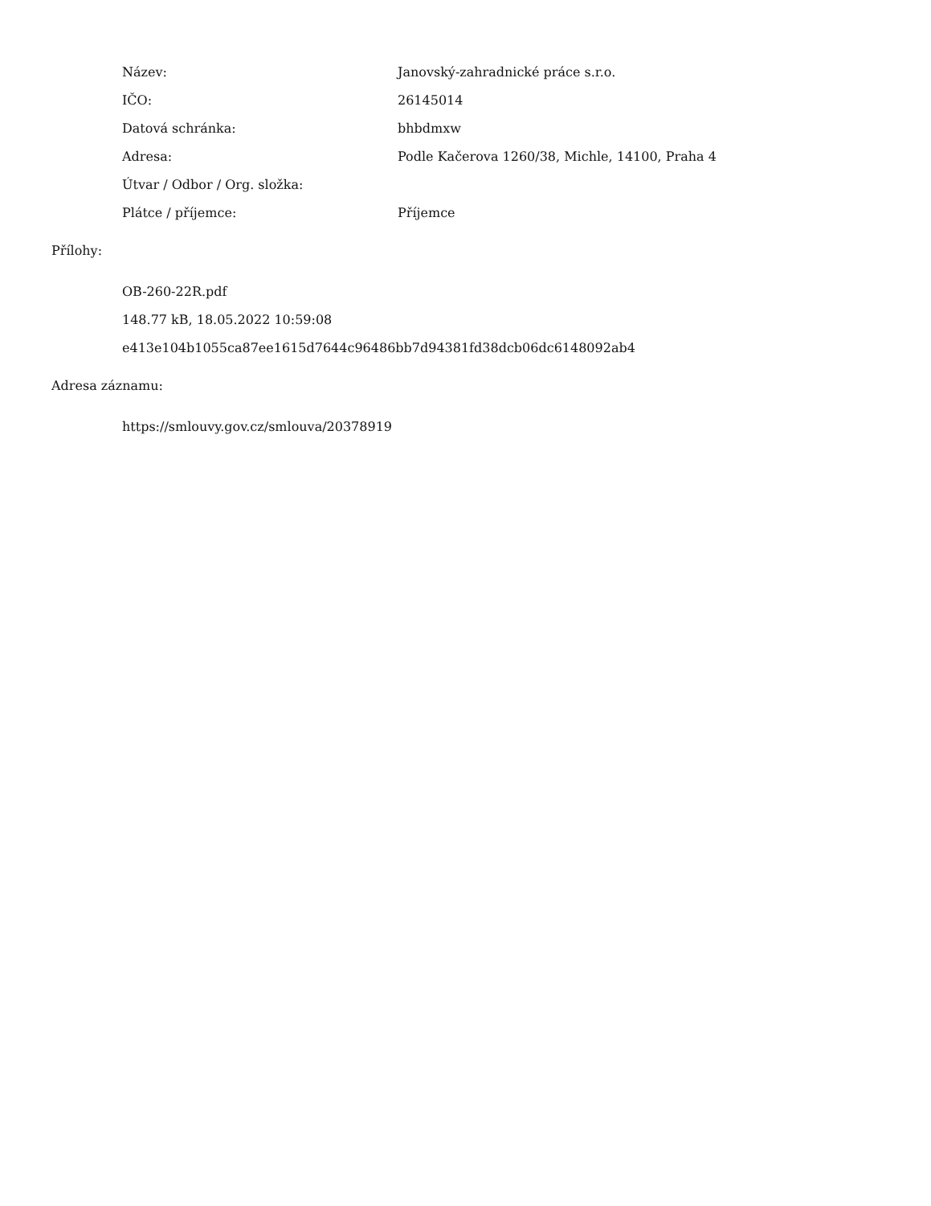| Název: | Janovský-zahradnické práce s.r.o. |
| IČO: | 26145014 |
| Datová schránka: | bhbdmxw |
| Adresa: | Podle Kačerova 1260/38, Michle, 14100, Praha 4 |
| Útvar / Odbor / Org. složka: | |
| Plátce / příjemce: | Příjemce |
Přílohy:
OB-260-22R.pdf
148.77 kB, 18.05.2022 10:59:08
e413e104b1055ca87ee1615d7644c96486bb7d94381fd38dcb06dc6148092ab4
Adresa záznamu:
https://smlouvy.gov.cz/smlouva/20378919